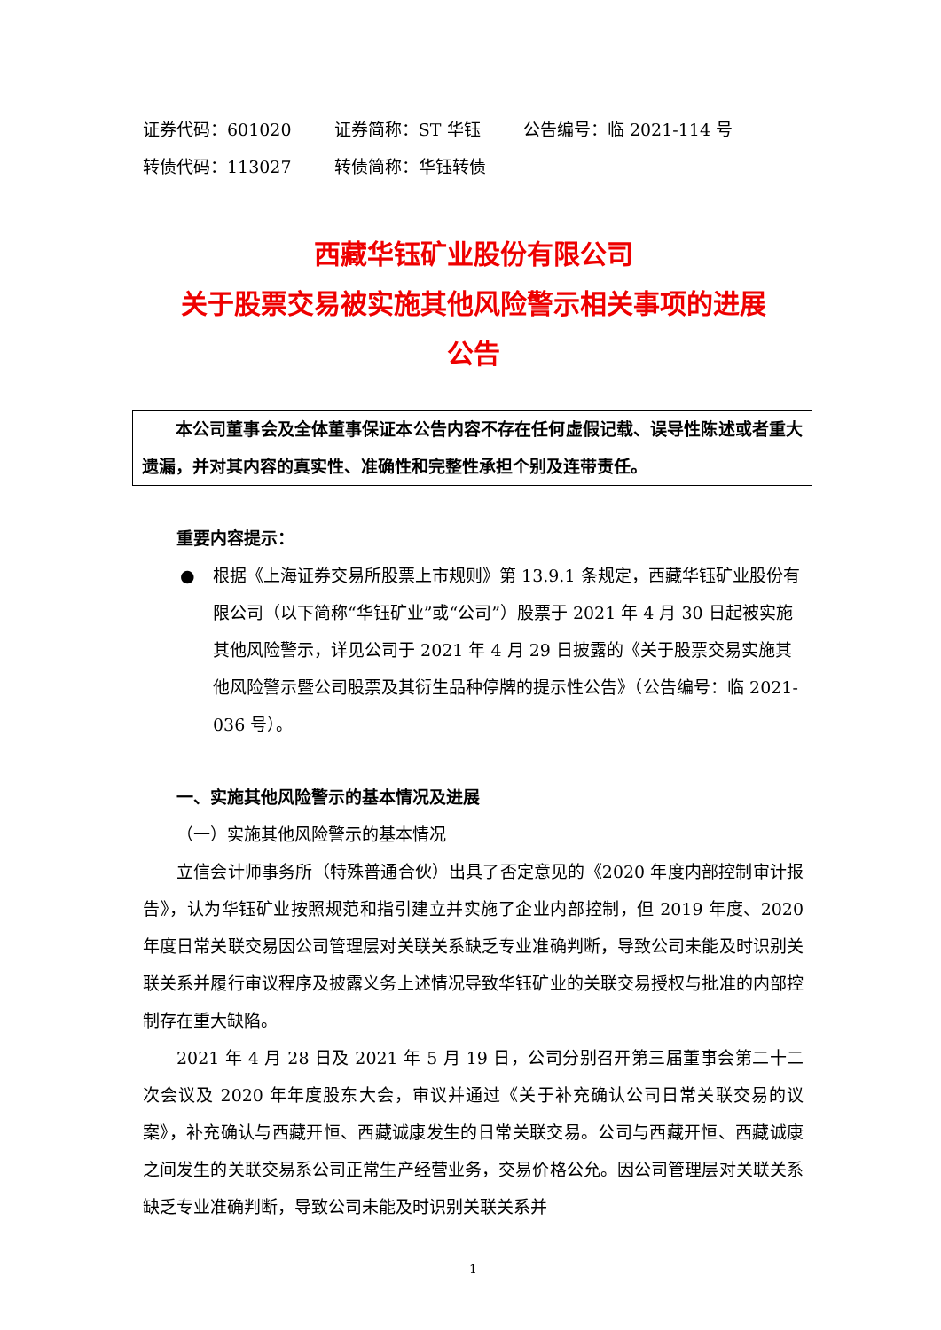证券代码：601020 证券简称：ST 华钰 公告编号：临 2021-114 号
转债代码：113027 转债简称：华钰转债
西藏华钰矿业股份有限公司
关于股票交易被实施其他风险警示相关事项的进展
公告
本公司董事会及全体董事保证本公告内容不存在任何虚假记载、误导性陈述或者重大遗漏，并对其内容的真实性、准确性和完整性承担个别及连带责任。
重要内容提示：
● 根据《上海证券交易所股票上市规则》第 13.9.1 条规定，西藏华钰矿业股份有限公司（以下简称“华钰矿业”或“公司”）股票于 2021 年 4 月 30 日起被实施其他风险警示，详见公司于 2021 年 4 月 29 日披露的《关于股票交易实施其他风险警示暨公司股票及其衍生品种停牌的提示性公告》（公告编号：临 2021-036 号）。
一、实施其他风险警示的基本情况及进展
（一）实施其他风险警示的基本情况
立信会计师事务所（特殊普通合伙）出具了否定意见的《2020 年度内部控制审计报告》，认为华钰矿业按照规范和指引建立并实施了企业内部控制，但 2019 年度、2020 年度日常关联交易因公司管理层对关联关系缺乏专业准确判断，导致公司未能及时识别关联关系并履行审议程序及披露义务上述情况导致华钰矿业的关联交易授权与批准的内部控制存在重大缺陷。
2021 年 4 月 28 日及 2021 年 5 月 19 日，公司分别召开第三届董事会第二十二次会议及 2020 年年度股东大会，审议并通过《关于补充确认公司日常关联交易的议案》，补充确认与西藏开恒、西藏诚康发生的日常关联交易。公司与西藏开恒、西藏诚康之间发生的关联交易系公司正常生产经营业务，交易价格公允。因公司管理层对关联关系缺乏专业准确判断，导致公司未能及时识别关联关系并
1